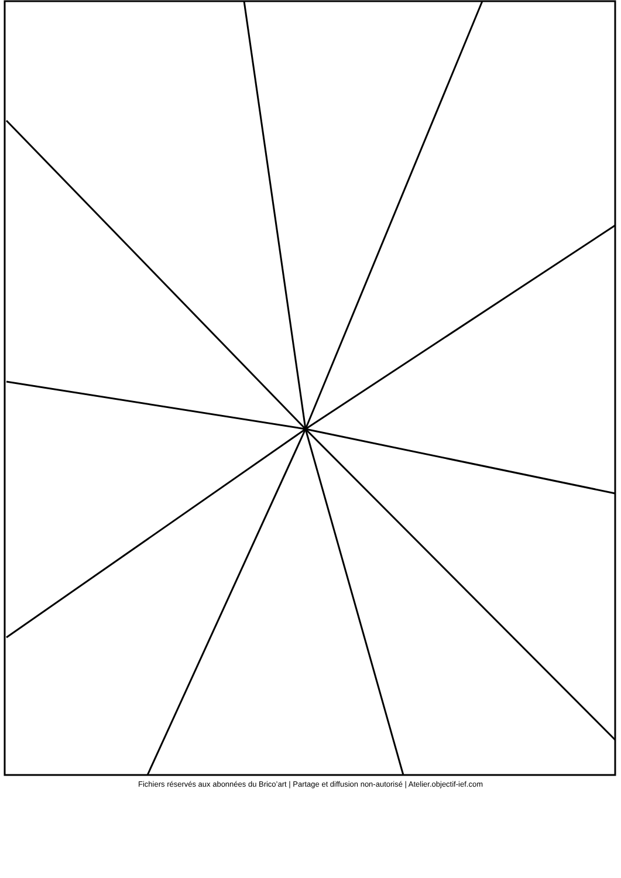Fichiers réservés aux abonnées du Brico’art | Partage et diffusion non-autorisé | Atelier.objectif-ief.com